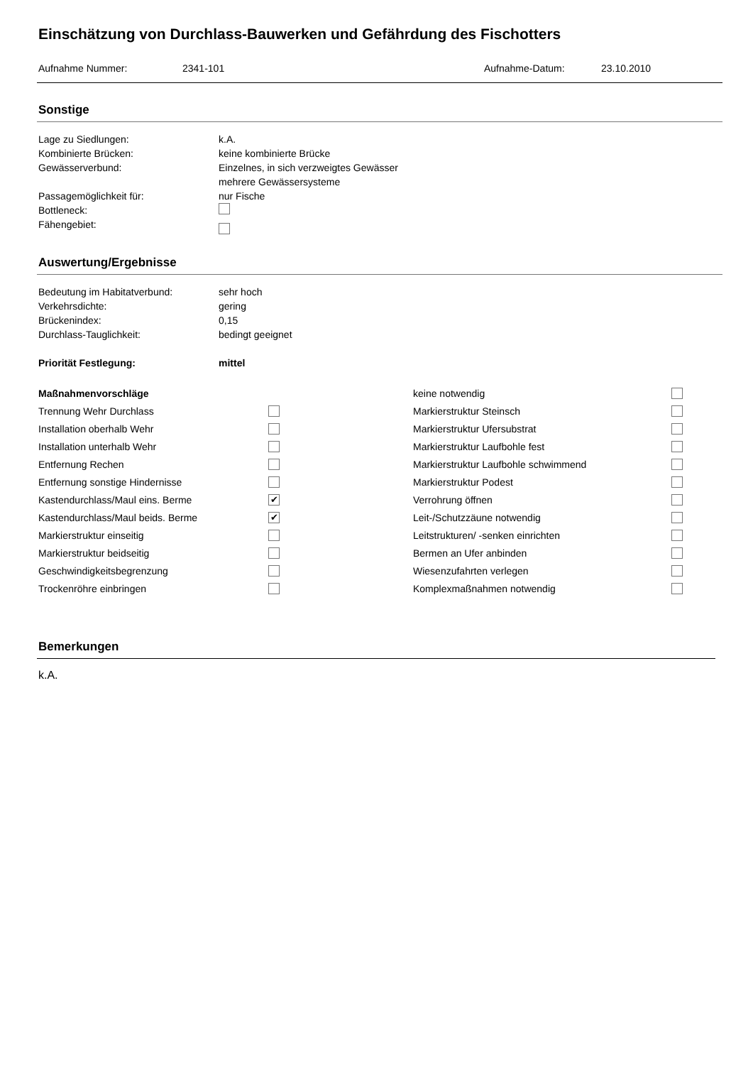Einschätzung von Durchlass-Bauwerken und Gefährdung des Fischotters
Aufnahme Nummer: 2341-101 Aufnahme-Datum: 23.10.2010
Sonstige
Lage zu Siedlungen: k.A.
Kombinierte Brücken: keine kombinierte Brücke
Gewässerverbund: Einzelnes, in sich verzweigtes Gewässer
mehrere Gewässersysteme
Passagemöglichkeit für: nur Fische
Bottleneck:
Fähengebiet:
Auswertung/Ergebnisse
Bedeutung im Habitatverbund: sehr hoch
Verkehrsdichte: gering
Brückenindex: 0,15
Durchlass-Tauglichkeit: bedingt geeignet
Priorität Festlegung: mittel
| Maßnahmenvorschläge | | keine notwendig | |
| Trennung Wehr Durchlass | | Markierstruktur Steinsch | |
| Installation oberhalb Wehr | | Markierstruktur Ufersubstrat | |
| Installation unterhalb Wehr | | Markierstruktur Laufbohle fest | |
| Entfernung Rechen | | Markierstruktur Laufbohle schwimmend | |
| Entfernung sonstige Hindernisse | | Markierstruktur Podest | |
| Kastendurchlass/Maul eins. Berme | ✔ | Verrohrung öffnen | |
| Kastendurchlass/Maul beids. Berme | ✔ | Leit-/Schutzzäune notwendig | |
| Markierstruktur einseitig | | Leitstrukturen/ -senken einrichten | |
| Markierstruktur beidseitig | | Bermen an Ufer anbinden | |
| Geschwindigkeitsbegrenzung | | Wiesenzufahrten verlegen | |
| Trockenröhre einbringen | | Komplexmaßnahmen notwendig | |
Bemerkungen
k.A.